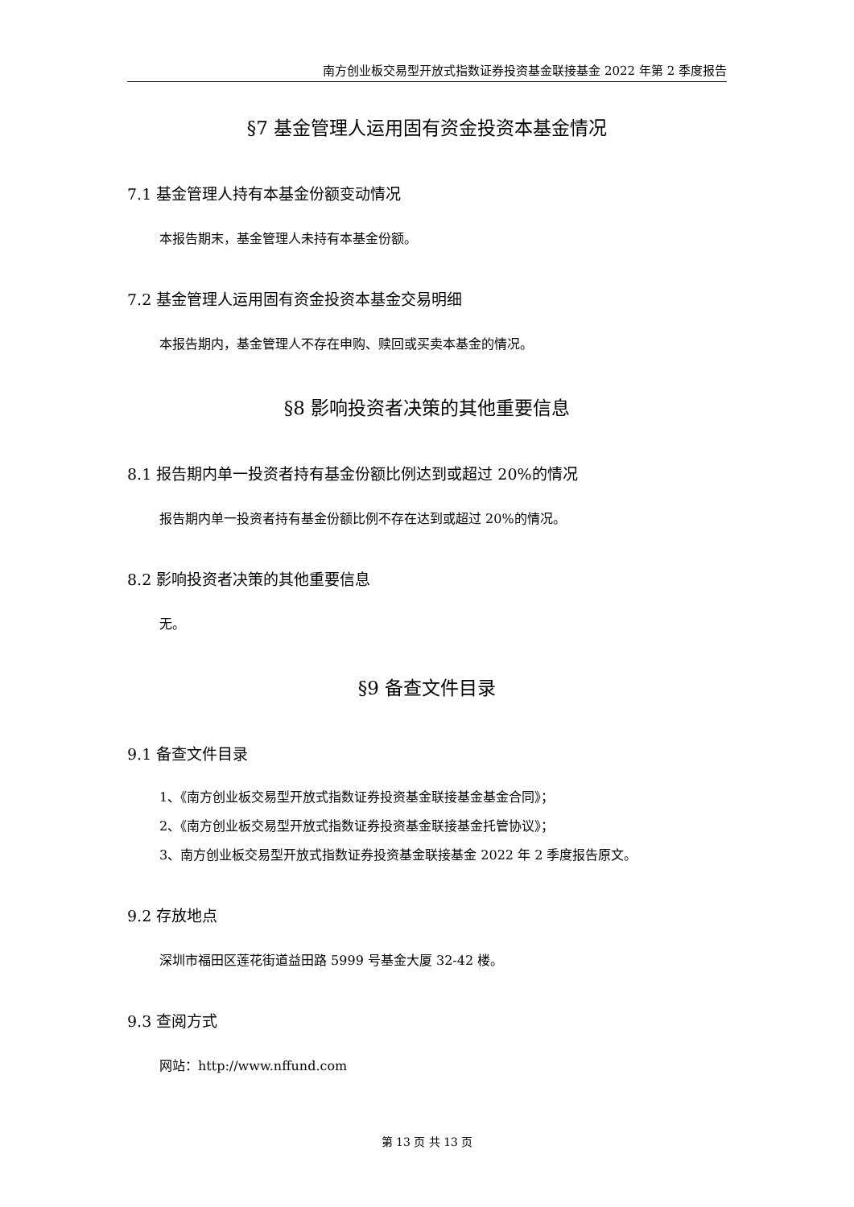南方创业板交易型开放式指数证券投资基金联接基金 2022 年第 2 季度报告
§7 基金管理人运用固有资金投资本基金情况
7.1 基金管理人持有本基金份额变动情况
本报告期末，基金管理人未持有本基金份额。
7.2 基金管理人运用固有资金投资本基金交易明细
本报告期内，基金管理人不存在申购、赎回或买卖本基金的情况。
§8 影响投资者决策的其他重要信息
8.1 报告期内单一投资者持有基金份额比例达到或超过 20%的情况
报告期内单一投资者持有基金份额比例不存在达到或超过 20%的情况。
8.2 影响投资者决策的其他重要信息
无。
§9 备查文件目录
9.1 备查文件目录
1、《南方创业板交易型开放式指数证券投资基金联接基金基金合同》；
2、《南方创业板交易型开放式指数证券投资基金联接基金托管协议》；
3、南方创业板交易型开放式指数证券投资基金联接基金 2022 年 2 季度报告原文。
9.2 存放地点
深圳市福田区莲花街道益田路 5999 号基金大厦 32-42 楼。
9.3 查阅方式
网站：http://www.nffund.com
第 13 页 共 13 页